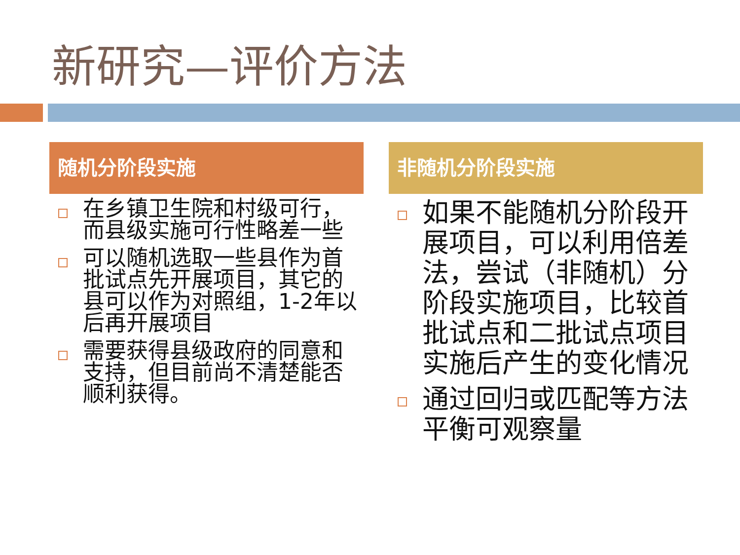新研究—评价方法
随机分阶段实施
在乡镇卫生院和村级可行，而县级实施可行性略差一些
可以随机选取一些县作为首批试点先开展项目，其它的县可以作为对照组，1-2年以后再开展项目
需要获得县级政府的同意和支持，但目前尚不清楚能否顺利获得。
非随机分阶段实施
如果不能随机分阶段开展项目，可以利用倍差法，尝试（非随机）分阶段实施项目，比较首批试点和二批试点项目实施后产生的变化情况
通过回归或匹配等方法平衡可观察量